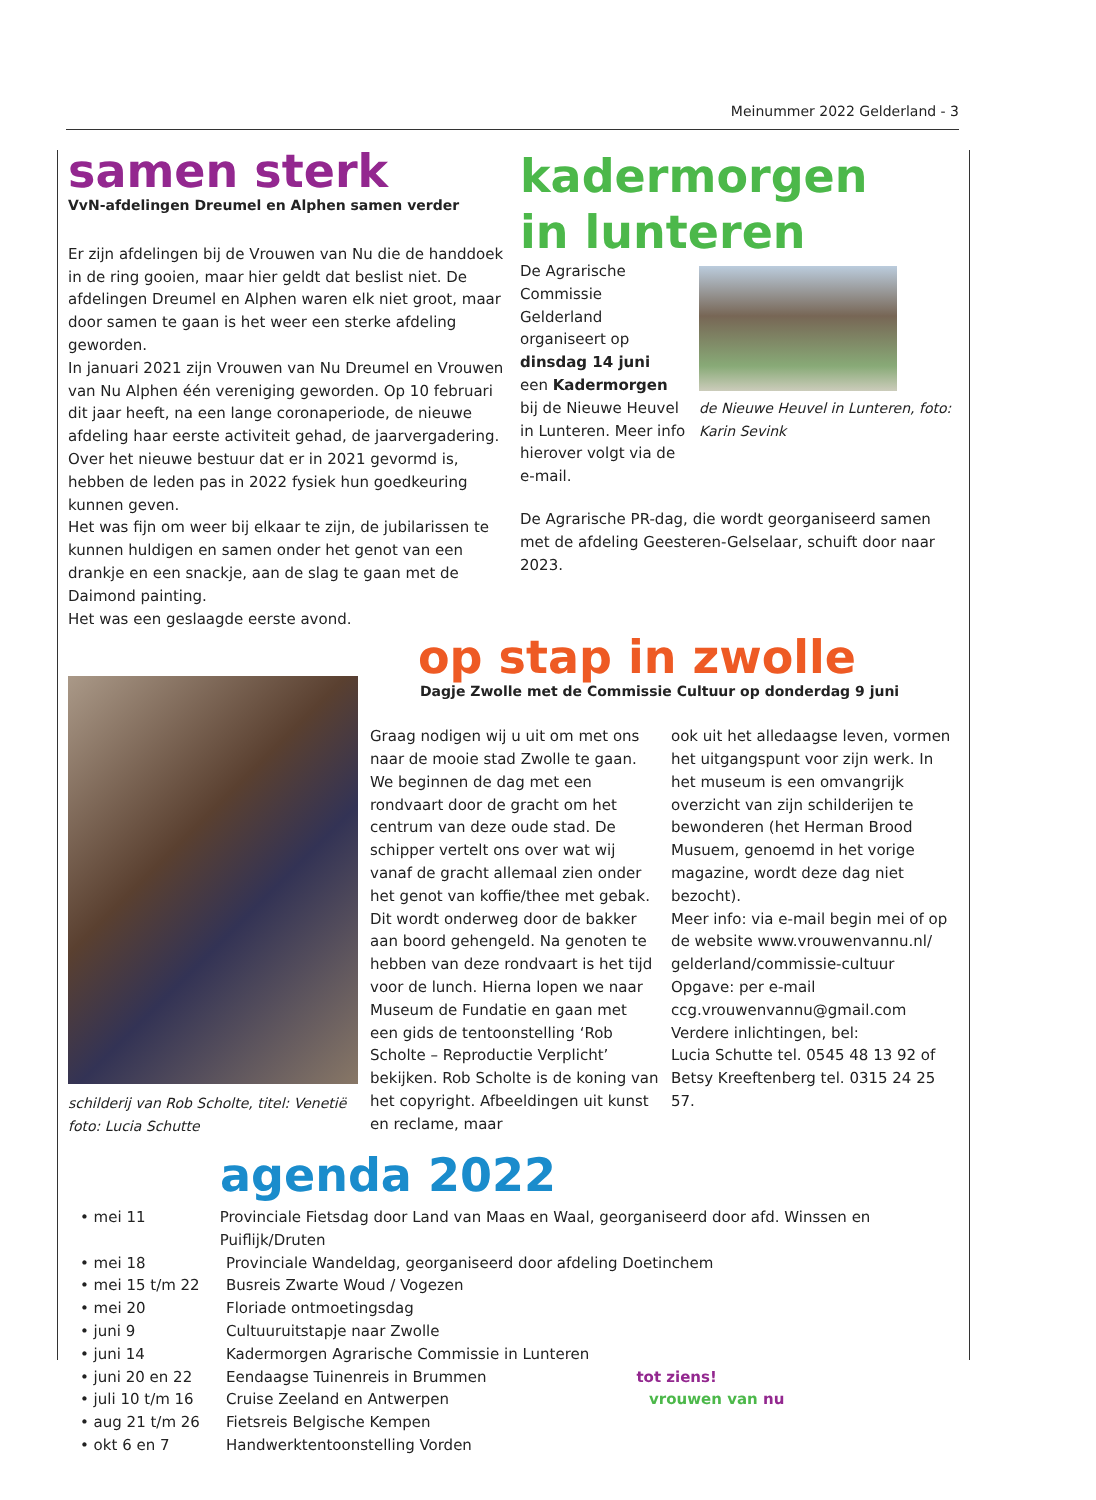Meinummer 2022 Gelderland - 3
samen sterk
VvN-afdelingen Dreumel en Alphen samen verder
Er zijn afdelingen bij de Vrouwen van Nu die de handdoek in de ring gooien, maar hier geldt dat beslist niet. De afdelingen Dreumel en Alphen waren elk niet groot, maar door samen te gaan is het weer een sterke afdeling geworden.
In januari 2021 zijn Vrouwen van Nu Dreumel en Vrouwen van Nu Alphen één vereniging geworden. Op 10 februari dit jaar heeft, na een lange coronaperiode, de nieuwe afdeling haar eerste activiteit gehad, de jaarvergadering. Over het nieuwe bestuur dat er in 2021 gevormd is, hebben de leden pas in 2022 fysiek hun goedkeuring kunnen geven.
Het was fijn om weer bij elkaar te zijn, de jubilarissen te kunnen huldigen en samen onder het genot van een drankje en een snackje, aan de slag te gaan met de Daimond painting.
Het was een geslaagde eerste avond.
kadermorgen
in lunteren
De Agrarische Commissie Gelderland organiseert op dinsdag 14 juni
een Kadermorgen bij de Nieuwe Heuvel in Lunteren. Meer info hierover volgt via de e-mail.
de Nieuwe Heuvel in Lunteren, foto: Karin Sevink
De Agrarische PR-dag, die wordt georganiseerd samen met de afdeling Geesteren-Gelselaar, schuift door naar 2023.
schilderij van Rob Scholte, titel: Venetië
foto: Lucia Schutte
op stap in zwolle
Dagje Zwolle met de Commissie Cultuur op donderdag 9 juni
Graag nodigen wij u uit om met ons naar de mooie stad Zwolle te gaan. We beginnen de dag met een rondvaart door de gracht om het centrum van deze oude stad. De schipper vertelt ons over wat wij vanaf de gracht allemaal zien onder het genot van koffie/thee met gebak. Dit wordt onderweg door de bakker aan boord gehengeld. Na genoten te hebben van deze rondvaart is het tijd voor de lunch. Hierna lopen we naar Museum de Fundatie en gaan met een gids de tentoonstelling ‘Rob Scholte – Reproductie Verplicht’ bekijken. Rob Scholte is de koning van het copyright. Afbeeldingen uit kunst en reclame, maar
ook uit het alledaagse leven, vormen het uitgangspunt voor zijn werk. In het museum is een omvangrijk overzicht van zijn schilderijen te bewonderen (het Herman Brood Musuem, genoemd in het vorige magazine, wordt deze dag niet bezocht).
Meer info: via e-mail begin mei of op de website www.vrouwenvannu.nl/ gelderland/commissie-cultuur
Opgave: per e-mail ccg.vrouwenvannu@gmail.com
Verdere inlichtingen, bel:
Lucia Schutte tel. 0545 48 13 92 of
Betsy Kreeftenberg tel. 0315 24 25 57.
agenda 2022
• mei 11 Provinciale Fietsdag door Land van Maas en Waal, georganiseerd door afd. Winssen en Puiflijk/Druten
• mei 18 Provinciale Wandeldag, georganiseerd door afdeling Doetinchem
• mei 15 t/m 22 Busreis Zwarte Woud / Vogezen
• mei 20 Floriade ontmoetingsdag
• juni 9 Cultuuruitstapje naar Zwolle
• juni 14 Kadermorgen Agrarische Commissie in Lunteren
• juni 20 en 22 Eendaagse Tuinenreis in Brummen tot ziens!
• juli 10 t/m 16 Cruise Zeeland en Antwerpen vrouwen van nu
• aug 21 t/m 26 Fietsreis Belgische Kempen
• okt 6 en 7 Handwerktentoonstelling Vorden